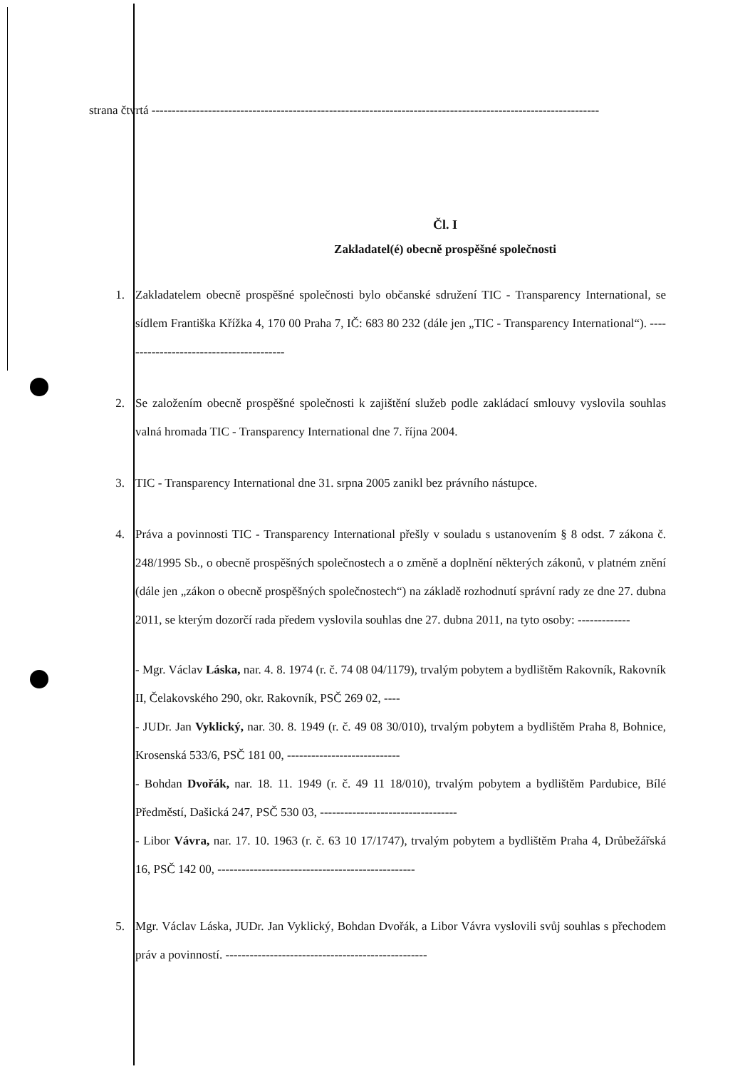strana čtvrtá ---------------------------------------------------------------------------------------------------------------
Čl. I
Zakladatel(é) obecně prospěšné společnosti
1. Zakladatelem obecně prospěšné společnosti bylo občanské sdružení TIC - Transparency International, se sídlem Františka Křížka 4, 170 00 Praha 7, IČ: 683 80 232 (dále jen „TIC - Transparency International“). -----------------------------------------
2. Se založením obecně prospěšné společnosti k zajištění služeb podle zakládací smlouvy vyslovila souhlas valná hromada TIC - Transparency International dne 7. října 2004.
3. TIC - Transparency International dne 31. srpna 2005 zanikl bez právního nástupce.
4. Práva a povinnosti TIC - Transparency International přešly v souladu s ustanovením § 8 odst. 7 zákona č. 248/1995 Sb., o obecně prospěšných společnostech a o změně a doplnění některých zákonů, v platném znění (dále jen „zákon o obecně prospěšných společnostech“) na základě rozhodnutí správní rady ze dne 27. dubna 2011, se kterým dozorčí rada předem vyslovila souhlas dne 27. dubna 2011, na tyto osoby: -------------
- Mgr. Václav Láska, nar. 4. 8. 1974 (r. č. 74 08 04/1179), trvalým pobytem a bydlištěm Rakovník, Rakovník II, Čelakovského 290, okr. Rakovník, PSČ 269 02, ----
- JUDr. Jan Vyklický, nar. 30. 8. 1949 (r. č. 49 08 30/010), trvalým pobytem a bydlištěm Praha 8, Bohnice, Krosenská 533/6, PSČ 181 00, ----------------------------
- Bohdan Dvořák, nar. 18. 11. 1949 (r. č. 49 11 18/010), trvalým pobytem a bydlištěm Pardubice, Bílé Předměstí, Dašická 247, PSČ 530 03, ----------------------------------
- Libor Vávra, nar. 17. 10. 1963 (r. č. 63 10 17/1747), trvalým pobytem a bydlištěm Praha 4, Drůbežářská 16, PSČ 142 00, -------------------------------------------------
5. Mgr. Václav Láska, JUDr. Jan Vyklický, Bohdan Dvořák, a Libor Vávra vyslovili svůj souhlas s přechodem práv a povinností. --------------------------------------------------